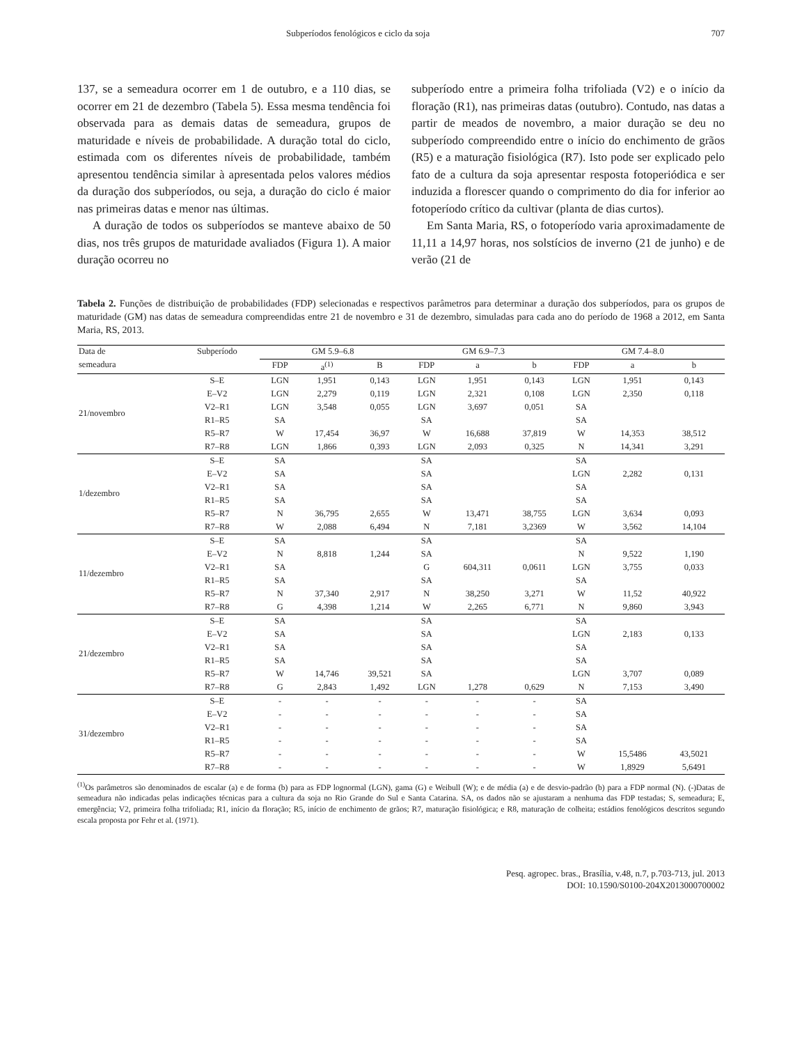Subperíodos fenológicos e ciclo da soja 707
137, se a semeadura ocorrer em 1 de outubro, e a 110 dias, se ocorrer em 21 de dezembro (Tabela 5). Essa mesma tendência foi observada para as demais datas de semeadura, grupos de maturidade e níveis de probabilidade. A duração total do ciclo, estimada com os diferentes níveis de probabilidade, também apresentou tendência similar à apresentada pelos valores médios da duração dos subperíodos, ou seja, a duração do ciclo é maior nas primeiras datas e menor nas últimas.
A duração de todos os subperíodos se manteve abaixo de 50 dias, nos três grupos de maturidade avaliados (Figura 1). A maior duração ocorreu no
subperíodo entre a primeira folha trifoliada (V2) e o início da floração (R1), nas primeiras datas (outubro). Contudo, nas datas a partir de meados de novembro, a maior duração se deu no subperíodo compreendido entre o início do enchimento de grãos (R5) e a maturação fisiológica (R7). Isto pode ser explicado pelo fato de a cultura da soja apresentar resposta fotoperiódica e ser induzida a florescer quando o comprimento do dia for inferior ao fotoperíodo crítico da cultivar (planta de dias curtos).
Em Santa Maria, RS, o fotoperíodo varia aproximadamente de 11,11 a 14,97 horas, nos solstícios de inverno (21 de junho) e de verão (21 de
Tabela 2. Funções de distribuição de probabilidades (FDP) selecionadas e respectivos parâmetros para determinar a duração dos subperíodos, para os grupos de maturidade (GM) nas datas de semeadura compreendidas entre 21 de novembro e 31 de dezembro, simuladas para cada ano do período de 1968 a 2012, em Santa Maria, RS, 2013.
| Data de | Subperíodo | GM 5.9–6.8 | | | GM 6.9–7.3 | | | GM 7.4–8.0 | | |
| --- | --- | --- | --- | --- | --- | --- | --- | --- | --- | --- |
| semeadura | | FDP | a<sup>(1)</sup> | B | FDP | a | b | FDP | a | b |
| 21/novembro | S–E | LGN | 1,951 | 0,143 | LGN | 1,951 | 0,143 | LGN | 1,951 | 0,143 |
| | E–V2 | LGN | 2,279 | 0,119 | LGN | 2,321 | 0,108 | LGN | 2,350 | 0,118 |
| | V2–R1 | LGN | 3,548 | 0,055 | LGN | 3,697 | 0,051 | SA | | |
| | R1–R5 | SA | | | SA | | | SA | | |
| | R5–R7 | W | 17,454 | 36,97 | W | 16,688 | 37,819 | W | 14,353 | 38,512 |
| | R7–R8 | LGN | 1,866 | 0,393 | LGN | 2,093 | 0,325 | N | 14,341 | 3,291 |
| 1/dezembro | S–E | SA | | | SA | | | SA | | |
| | E–V2 | SA | | | SA | | | LGN | 2,282 | 0,131 |
| | V2–R1 | SA | | | SA | | | SA | | |
| | R1–R5 | SA | | | SA | | | SA | | |
| | R5–R7 | N | 36,795 | 2,655 | W | 13,471 | 38,755 | LGN | 3,634 | 0,093 |
| | R7–R8 | W | 2,088 | 6,494 | N | 7,181 | 3,2369 | W | 3,562 | 14,104 |
| 11/dezembro | S–E | SA | | | SA | | | SA | | |
| | E–V2 | N | 8,818 | 1,244 | SA | | | N | 9,522 | 1,190 |
| | V2–R1 | SA | | | G | 604,311 | 0,0611 | LGN | 3,755 | 0,033 |
| | R1–R5 | SA | | | SA | | | SA | | |
| | R5–R7 | N | 37,340 | 2,917 | N | 38,250 | 3,271 | W | 11,52 | 40,922 |
| | R7–R8 | G | 4,398 | 1,214 | W | 2,265 | 6,771 | N | 9,860 | 3,943 |
| 21/dezembro | S–E | SA | | | SA | | | SA | | |
| | E–V2 | SA | | | SA | | | LGN | 2,183 | 0,133 |
| | V2–R1 | SA | | | SA | | | SA | | |
| | R1–R5 | SA | | | SA | | | SA | | |
| | R5–R7 | W | 14,746 | 39,521 | SA | | | LGN | 3,707 | 0,089 |
| | R7–R8 | G | 2,843 | 1,492 | LGN | 1,278 | 0,629 | N | 7,153 | 3,490 |
| 31/dezembro | S–E | - | - | - | - | - | - | SA | | |
| | E–V2 | - | - | - | - | - | - | SA | | |
| | V2–R1 | - | - | - | - | - | - | SA | | |
| | R1–R5 | - | - | - | - | - | - | SA | | |
| | R5–R7 | - | - | - | - | - | - | W | 15,5486 | 43,5021 |
| | R7–R8 | - | - | - | - | - | - | W | 1,8929 | 5,6491 |
<sup>(1)</sup> Os parâmetros são denominados de escalar (a) e de forma (b) para as FDP lognormal (LGN), gama (G) e Weibull (W); e de média (a) e de desvio-padrão (b) para a FDP normal (N). (-)Datas de semeadura não indicadas pelas indicações técnicas para a cultura da soja no Rio Grande do Sul e Santa Catarina. SA, os dados não se ajustaram a nenhuma das FDP testadas; S, semeadura; E, emergência; V2, primeira folha trifoliada; R1, início da floração; R5, início de enchimento de grãos; R7, maturação fisiológica; e R8, maturação de colheita; estádios fenológicos descritos segundo escala proposta por Fehr et al. (1971).
Pesq. agropec. bras., Brasília, v.48, n.7, p.703-713, jul. 2013
DOI: 10.1590/S0100-204X2013000700002